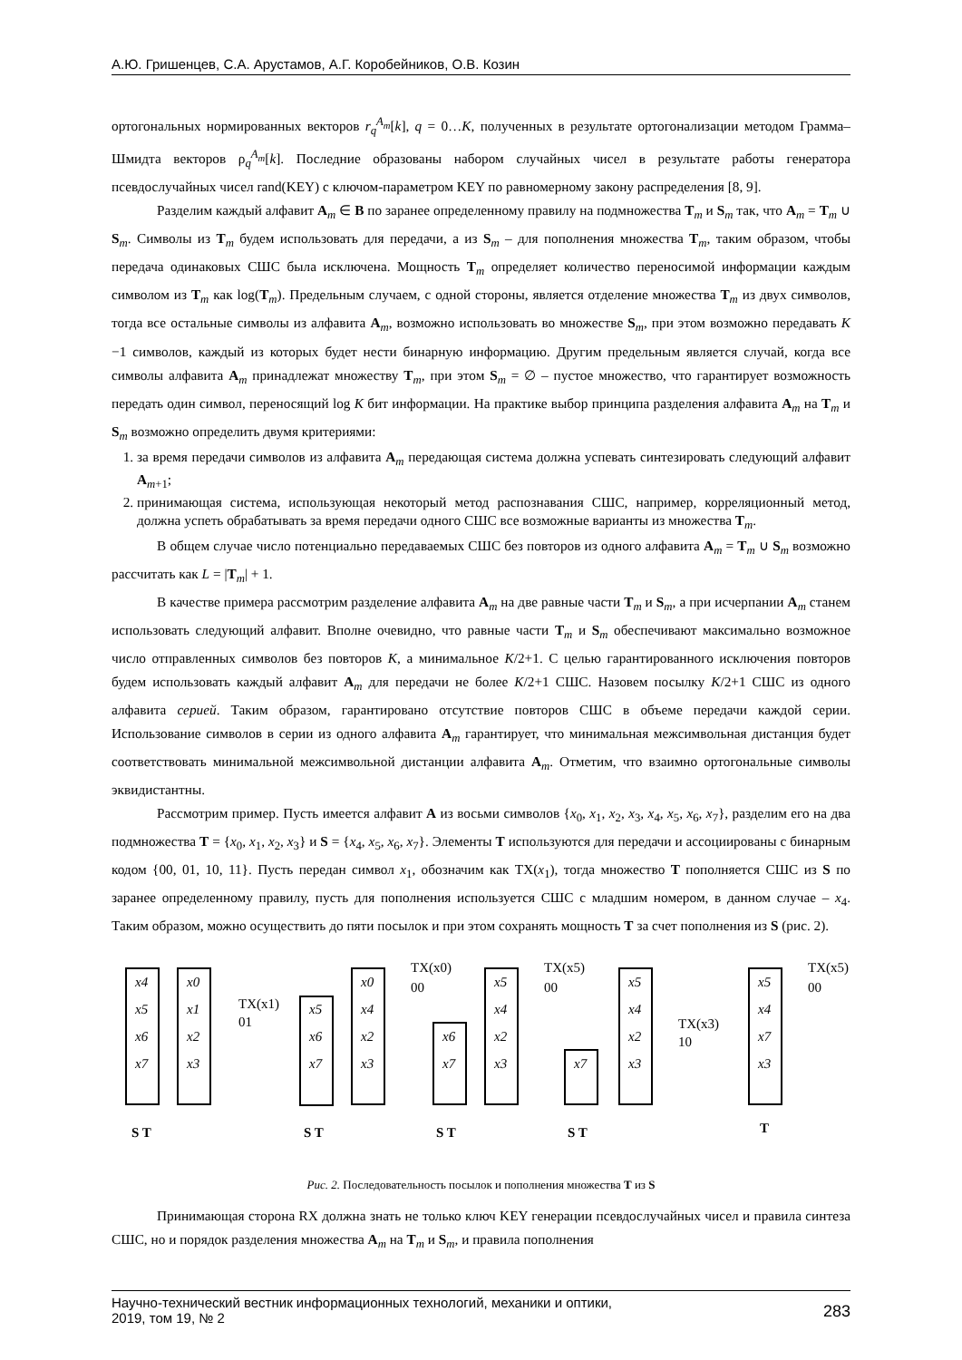А.Ю. Гришенцев, С.А. Арустамов, А.Г. Коробейников, О.В. Козин
ортогональных нормированных векторов r<sub>q</sub><sup>A<sub>m</sub></sup>[k], q = 0…K, полученных в результате ортогонализации методом Грамма–Шмидта векторов ρ<sub>q</sub><sup>A<sub>m</sub></sup>[k]. Последние образованы набором случайных чисел в результате работы генератора псевдослучайных чисел rand(KEY) с ключом-параметром KEY по равномерному закону распределения [8, 9].
Разделим каждый алфавит A<sub>m</sub> ∈ B по заранее определенному правилу на подмножества T<sub>m</sub> и S<sub>m</sub> так, что A<sub>m</sub> = T<sub>m</sub> ∪ S<sub>m</sub>. Символы из T<sub>m</sub> будем использовать для передачи, а из S<sub>m</sub> – для пополнения множества T<sub>m</sub>, таким образом, чтобы передача одинаковых СШС была исключена. Мощность T<sub>m</sub> определяет количество переносимой информации каждым символом из T<sub>m</sub> как log(T<sub>m</sub>). Предельным случаем, с одной стороны, является отделение множества T<sub>m</sub> из двух символов, тогда все остальные символы из алфавита A<sub>m</sub>, возможно использовать во множестве S<sub>m</sub>, при этом возможно передавать K −1 символов, каждый из которых будет нести бинарную информацию. Другим предельным является случай, когда все символы алфавита A<sub>m</sub> принадлежат множеству T<sub>m</sub>, при этом S<sub>m</sub> = ∅ – пустое множество, что гарантирует возможность передать один символ, переносящий log K бит информации. На практике выбор принципа разделения алфавита A<sub>m</sub> на T<sub>m</sub> и S<sub>m</sub> возможно определить двумя критериями:
1. за время передачи символов из алфавита A<sub>m</sub> передающая система должна успевать синтезировать следующий алфавит A<sub>m+1</sub>;
2. принимающая система, использующая некоторый метод распознавания СШС, например, корреляционный метод, должна успеть обрабатывать за время передачи одного СШС все возможные варианты из множества T<sub>m</sub>.
В общем случае число потенциально передаваемых СШС без повторов из одного алфавита A<sub>m</sub> = T<sub>m</sub> ∪ S<sub>m</sub> возможно рассчитать как L = |T<sub>m</sub>| + 1.
В качестве примера рассмотрим разделение алфавита A<sub>m</sub> на две равные части T<sub>m</sub> и S<sub>m</sub>, а при исчерпании A<sub>m</sub> станем использовать следующий алфавит. Вполне очевидно, что равные части T<sub>m</sub> и S<sub>m</sub> обеспечивают максимально возможное число отправленных символов без повторов K, а минимальное K/2+1. С целью гарантированного исключения повторов будем использовать каждый алфавит A<sub>m</sub> для передачи не более K/2+1 СШС. Назовем посылку K/2+1 СШС из одного алфавита серией. Таким образом, гарантировано отсутствие повторов СШС в объеме передачи каждой серии. Использование символов в серии из одного алфавита A<sub>m</sub> гарантирует, что минимальная межсимвольная дистанция будет соответствовать минимальной межсимвольной дистанции алфавита A<sub>m</sub>. Отметим, что взаимно ортогональные символы эквидистантны.
Рассмотрим пример. Пусть имеется алфавит A из восьми символов {x<sub>0</sub>, x<sub>1</sub>, x<sub>2</sub>, x<sub>3</sub>, x<sub>4</sub>, x<sub>5</sub>, x<sub>6</sub>, x<sub>7</sub>}, разделим его на два подмножества T = {x<sub>0</sub>, x<sub>1</sub>, x<sub>2</sub>, x<sub>3</sub>} и S = {x<sub>4</sub>, x<sub>5</sub>, x<sub>6</sub>, x<sub>7</sub>}. Элементы T используются для передачи и ассоциированы с бинарным кодом {00, 01, 10, 11}. Пусть передан символ x<sub>1</sub>, обозначим как TX(x<sub>1</sub>), тогда множество T пополняется СШС из S по заранее определенному правилу, пусть для пополнения используется СШС с младшим номером, в данном случае – x<sub>4</sub>. Таким образом, можно осуществить до пяти посылок и при этом сохранять мощность T за счет пополнения из S (рис. 2).
x4
x5
x6
x7
x0
x1
x2
x3
x5
x6
x7
x0
x4
x2
x3
x6
x7
x5
x4
x2
x3
x7
x5
x4
x2
x3
x5
x4
x7
x3
TX(x1)
01
TX(x0)
00
TX(x5)
00
TX(x3)
10
TX(x5)
00
S T
S T
S T
S T
T
Рис. 2. Последовательность посылок и пополнения множества T из S
Принимающая сторона RX должна знать не только ключ KEY генерации псевдослучайных чисел и правила синтеза СШС, но и порядок разделения множества A<sub>m</sub> на T<sub>m</sub> и S<sub>m</sub>, и правила пополнения
Научно-технический вестник информационных технологий, механики и оптики,
2019, том 19, № 2
283